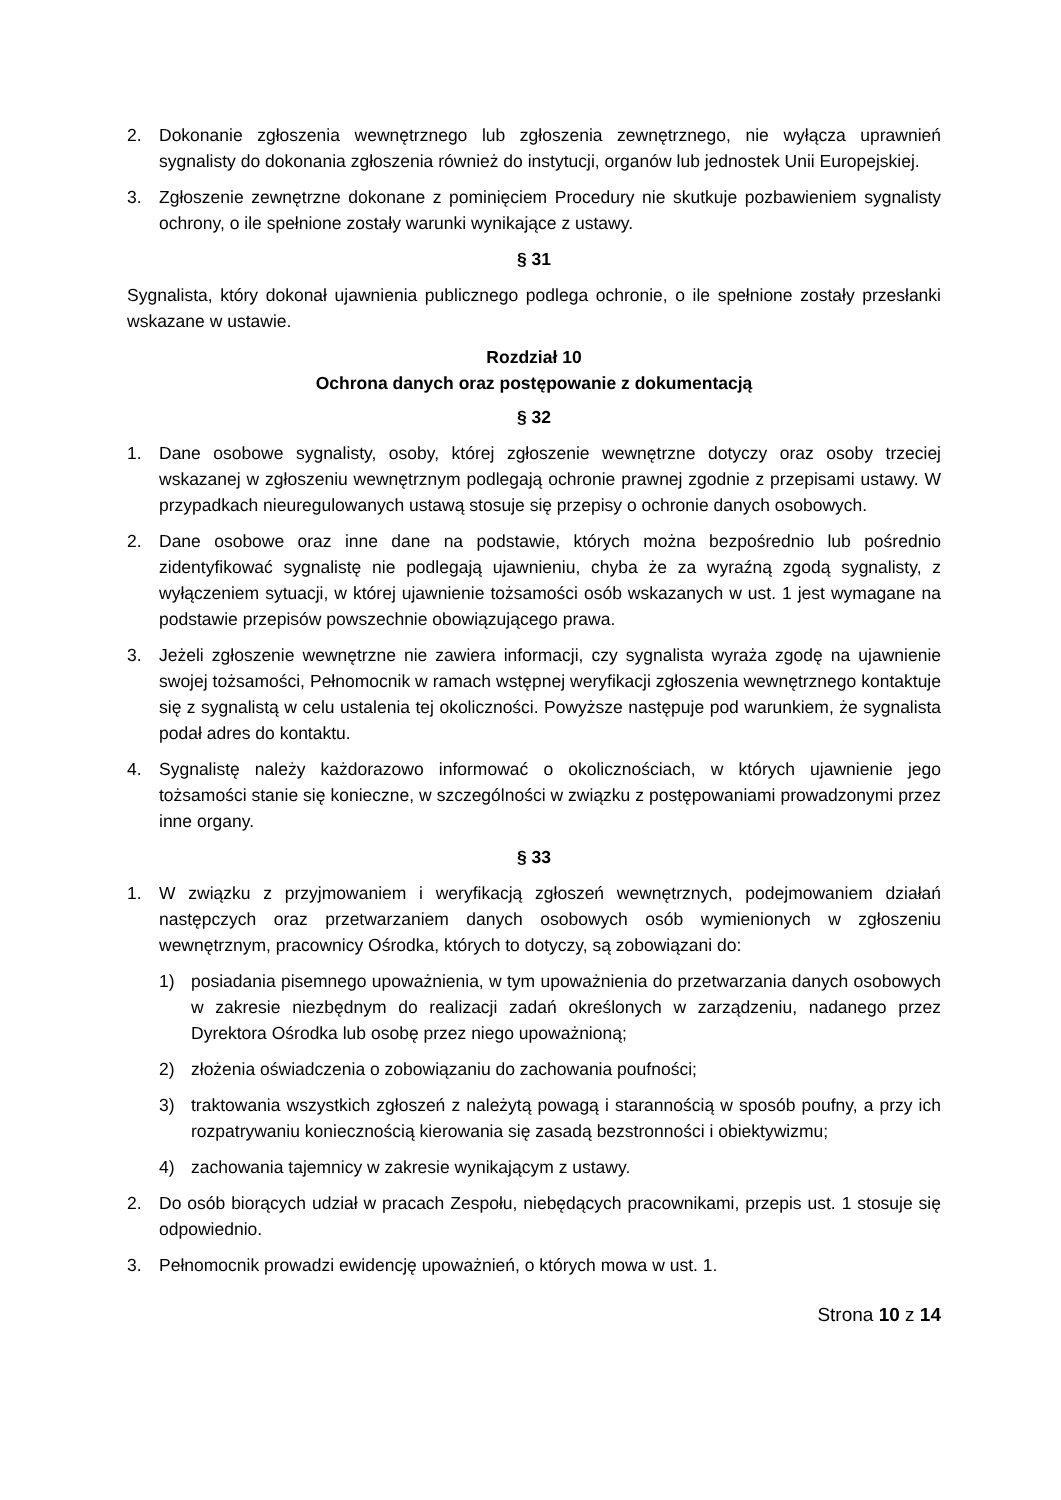2. Dokonanie zgłoszenia wewnętrznego lub zgłoszenia zewnętrznego, nie wyłącza uprawnień sygnalisty do dokonania zgłoszenia również do instytucji, organów lub jednostek Unii Europejskiej.
3. Zgłoszenie zewnętrzne dokonane z pominięciem Procedury nie skutkuje pozbawieniem sygnalisty ochrony, o ile spełnione zostały warunki wynikające z ustawy.
§ 31
Sygnalista, który dokonał ujawnienia publicznego podlega ochronie, o ile spełnione zostały przesłanki wskazane w ustawie.
Rozdział 10
Ochrona danych oraz postępowanie z dokumentacją
§ 32
1. Dane osobowe sygnalisty, osoby, której zgłoszenie wewnętrzne dotyczy oraz osoby trzeciej wskazanej w zgłoszeniu wewnętrznym podlegają ochronie prawnej zgodnie z przepisami ustawy. W przypadkach nieuregulowanych ustawą stosuje się przepisy o ochronie danych osobowych.
2. Dane osobowe oraz inne dane na podstawie, których można bezpośrednio lub pośrednio zidentyfikować sygnalistę nie podlegają ujawnieniu, chyba że za wyraźną zgodą sygnalisty, z wyłączeniem sytuacji, w której ujawnienie tożsamości osób wskazanych w ust. 1 jest wymagane na podstawie przepisów powszechnie obowiązującego prawa.
3. Jeżeli zgłoszenie wewnętrzne nie zawiera informacji, czy sygnalista wyraża zgodę na ujawnienie swojej tożsamości, Pełnomocnik w ramach wstępnej weryfikacji zgłoszenia wewnętrznego kontaktuje się z sygnalistą w celu ustalenia tej okoliczności. Powyższe następuje pod warunkiem, że sygnalista podał adres do kontaktu.
4. Sygnalistę należy każdorazowo informować o okolicznościach, w których ujawnienie jego tożsamości stanie się konieczne, w szczególności w związku z postępowaniami prowadzonymi przez inne organy.
§ 33
1. W związku z przyjmowaniem i weryfikacją zgłoszeń wewnętrznych, podejmowaniem działań następczych oraz przetwarzaniem danych osobowych osób wymienionych w zgłoszeniu wewnętrznym, pracownicy Ośrodka, których to dotyczy, są zobowiązani do:
1) posiadania pisemnego upoważnienia, w tym upoważnienia do przetwarzania danych osobowych w zakresie niezbędnym do realizacji zadań określonych w zarządzeniu, nadanego przez Dyrektora Ośrodka lub osobę przez niego upoważnioną;
2) złożenia oświadczenia o zobowiązaniu do zachowania poufności;
3) traktowania wszystkich zgłoszeń z należytą powagą i starannością w sposób poufny, a przy ich rozpatrywaniu koniecznością kierowania się zasadą bezstronności i obiektywizmu;
4) zachowania tajemnicy w zakresie wynikającym z ustawy.
2. Do osób biorących udział w pracach Zespołu, niebędących pracownikami, przepis ust. 1 stosuje się odpowiednio.
3. Pełnomocnik prowadzi ewidencję upoważnień, o których mowa w ust. 1.
Strona 10 z 14